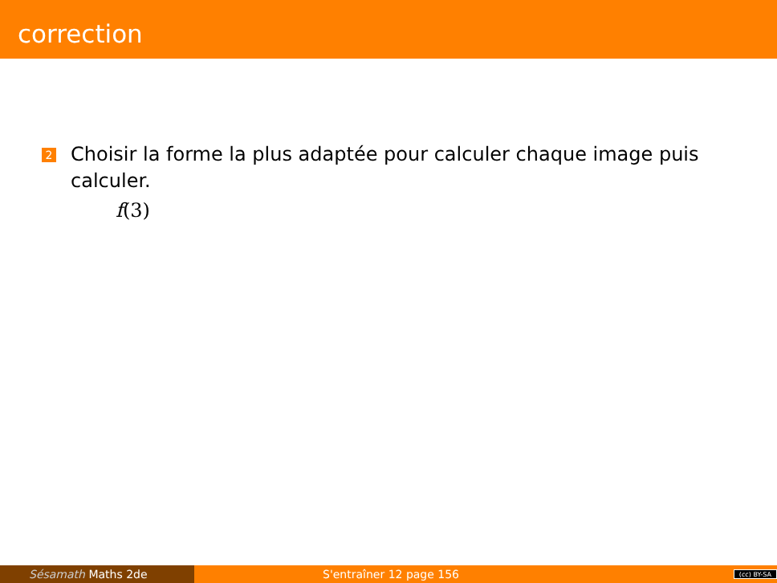correction
2
Choisir la forme la plus adaptée pour calculer chaque image puis calculer.
f(3)
Sésamath Maths 2de S'entraîner 12 page 156 (cc) BY-SA